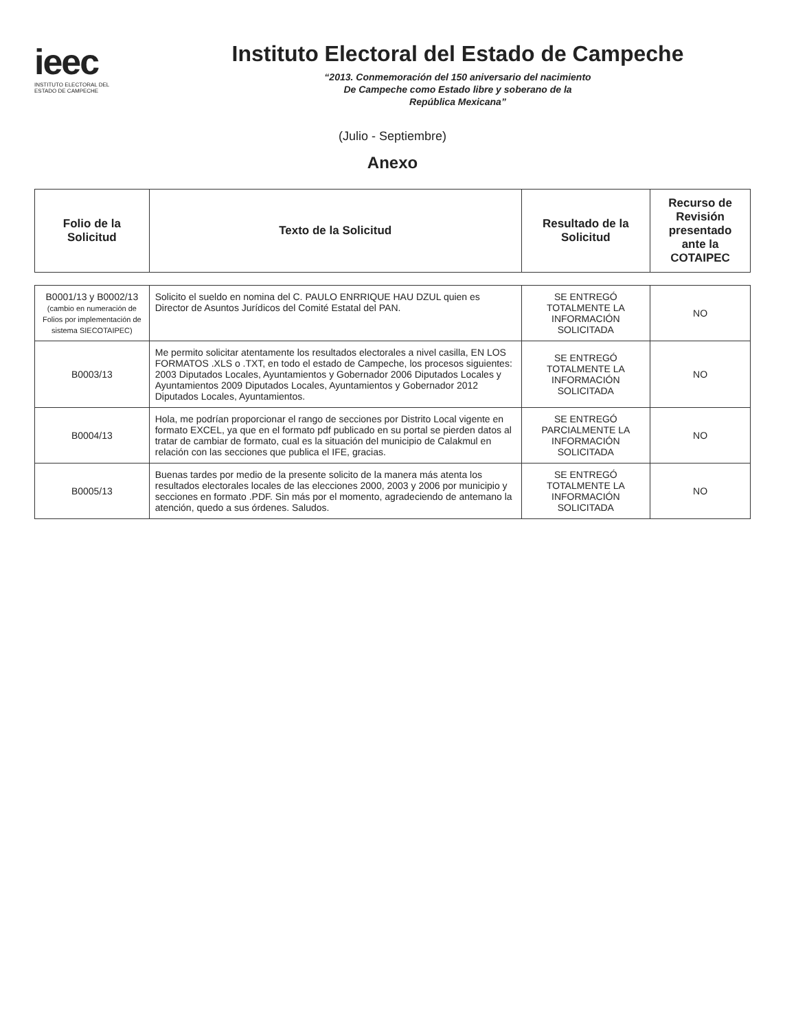ieec
INSTITUTO ELECTORAL DEL
ESTADO DE CAMPECHE
Instituto Electoral del Estado de Campeche
“2013. Conmemoración del 150 aniversario del nacimiento
De Campeche como Estado libre y soberano de la
República Mexicana”
(Julio - Septiembre)
Anexo
| Folio de la Solicitud | Texto de la Solicitud | Resultado de la Solicitud | Recurso de Revisión presentado ante la COTAIPEC |
| --- | --- | --- | --- |
| B0001/13 y B0002/13 (cambio en numeración de Folios por implementación de sistema SIECOTAIPEC) | Solicito el sueldo en nomina del C. PAULO ENRRIQUE HAU DZUL quien es Director de Asuntos Jurídicos del Comité Estatal del PAN. | SE ENTREGÓ TOTALMENTE LA INFORMACIÓN SOLICITADA | NO |
| B0003/13 | Me permito solicitar atentamente los resultados electorales a nivel casilla, EN LOS FORMATOS .XLS o .TXT, en todo el estado de Campeche, los procesos siguientes: 2003 Diputados Locales, Ayuntamientos y Gobernador 2006 Diputados Locales y Ayuntamientos 2009 Diputados Locales, Ayuntamientos y Gobernador 2012 Diputados Locales, Ayuntamientos. | SE ENTREGÓ TOTALMENTE LA INFORMACIÓN SOLICITADA | NO |
| B0004/13 | Hola, me podrían proporcionar el rango de secciones por Distrito Local vigente en formato EXCEL, ya que en el formato pdf publicado en su portal se pierden datos al tratar de cambiar de formato, cual es la situación del municipio de Calakmul en relación con las secciones que publica el IFE, gracias. | SE ENTREGÓ PARCIALMENTE LA INFORMACIÓN SOLICITADA | NO |
| B0005/13 | Buenas tardes por medio de la presente solicito de la manera más atenta los resultados electorales locales de las elecciones 2000, 2003 y 2006 por municipio y secciones en formato .PDF. Sin más por el momento, agradeciendo de antemano la atención, quedo a sus órdenes. Saludos. | SE ENTREGÓ TOTALMENTE LA INFORMACIÓN SOLICITADA | NO |